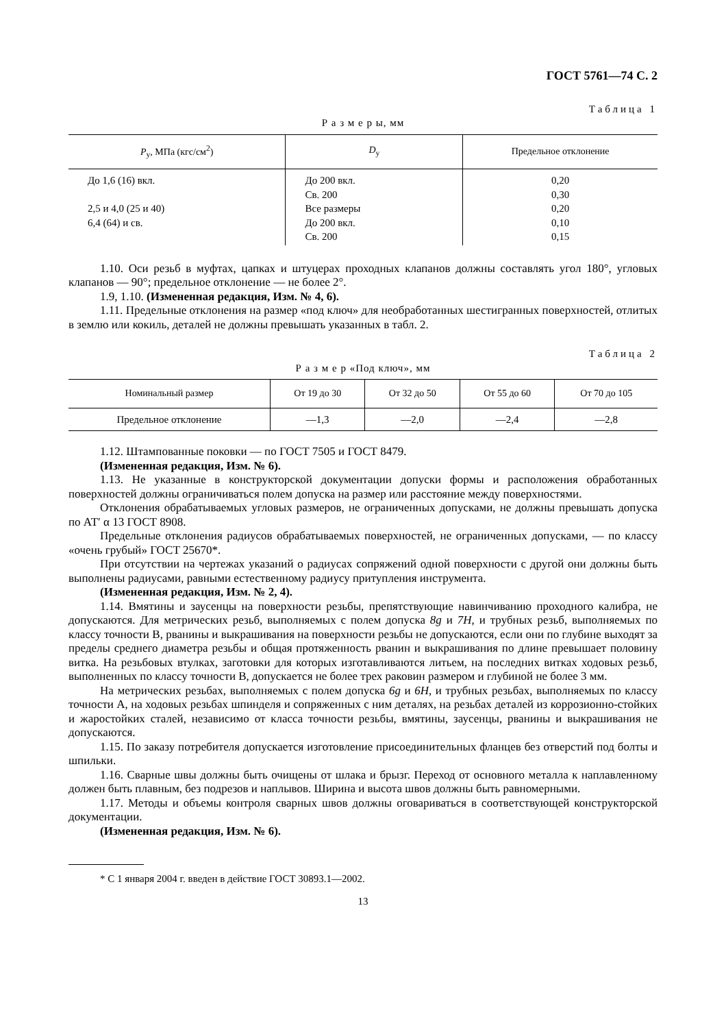ГОСТ 5761—74 С. 2
Таблица 1
Р а з м е р ы, мм
| P<sub>у</sub>, МПа (кгс/см<sup>2</sup>) | D<sub>у</sub> | Предельное отклонение |
| --- | --- | --- |
| До 1,6 (16) вкл. 2,5 и 4,0 (25 и 40) 6,4 (64) и св. | До 200 вкл. Св. 200 Все размеры До 200 вкл. Св. 200 | 0,20 0,30 0,20 0,10 0,15 |
1.10. Оси резьб в муфтах, цапках и штуцерах проходных клапанов должны составлять угол 180°, угловых клапанов — 90°; предельное отклонение — не более 2°.
1.9, 1.10. (Измененная редакция, Изм. № 4, 6).
1.11. Предельные отклонения на размер «под ключ» для необработанных шестигранных поверхностей, отлитых в землю или кокиль, деталей не должны превышать указанных в табл. 2.
Таблица 2
Р а з м е р «Под ключ», мм
| Номинальный размер | От 19 до 30 | От 32 до 50 | От 55 до 60 | От 70 до 105 |
| --- | --- | --- | --- | --- |
| Предельное отклонение | —1,3 | —2,0 | —2,4 | —2,8 |
1.12. Штампованные поковки — по ГОСТ 7505 и ГОСТ 8479.
(Измененная редакция, Изм. № 6).
1.13. Не указанные в конструкторской документации допуски формы и расположения обработанных поверхностей должны ограничиваться полем допуска на размер или расстояние между поверхностями.
Отклонения обрабатываемых угловых размеров, не ограниченных допусками, не должны превышать допуска по АТ′ α 13 ГОСТ 8908.
Предельные отклонения радиусов обрабатываемых поверхностей, не ограниченных допусками, — по классу «очень грубый» ГОСТ 25670*.
При отсутствии на чертежах указаний о радиусах сопряжений одной поверхности с другой они должны быть выполнены радиусами, равными естественному радиусу притупления инструмента.
(Измененная редакция, Изм. № 2, 4).
1.14. Вмятины и заусенцы на поверхности резьбы, препятствующие навинчиванию проходного калибра, не допускаются. Для метрических резьб, выполняемых с полем допуска 8g и 7H, и трубных резьб, выполняемых по классу точности В, рванины и выкрашивания на поверхности резьбы не допускаются, если они по глубине выходят за пределы среднего диаметра резьбы и общая протяженность рванин и выкрашивания по длине превышает половину витка. На резьбовых втулках, заготовки для которых изготавливаются литьем, на последних витках ходовых резьб, выполненных по классу точности В, допускается не более трех раковин размером и глубиной не более 3 мм.
На метрических резьбах, выполняемых с полем допуска 6g и 6H, и трубных резьбах, выполняемых по классу точности А, на ходовых резьбах шпинделя и сопряженных с ним деталях, на резьбах деталей из коррозионно-стойких и жаростойких сталей, независимо от класса точности резьбы, вмятины, заусенцы, рванины и выкрашивания не допускаются.
1.15. По заказу потребителя допускается изготовление присоединительных фланцев без отверстий под болты и шпильки.
1.16. Сварные швы должны быть очищены от шлака и брызг. Переход от основного металла к наплавленному должен быть плавным, без подрезов и наплывов. Ширина и высота швов должны быть равномерными.
1.17. Методы и объемы контроля сварных швов должны оговариваться в соответствующей конструкторской документации.
(Измененная редакция, Изм. № 6).
* С 1 января 2004 г. введен в действие ГОСТ 30893.1—2002.
13